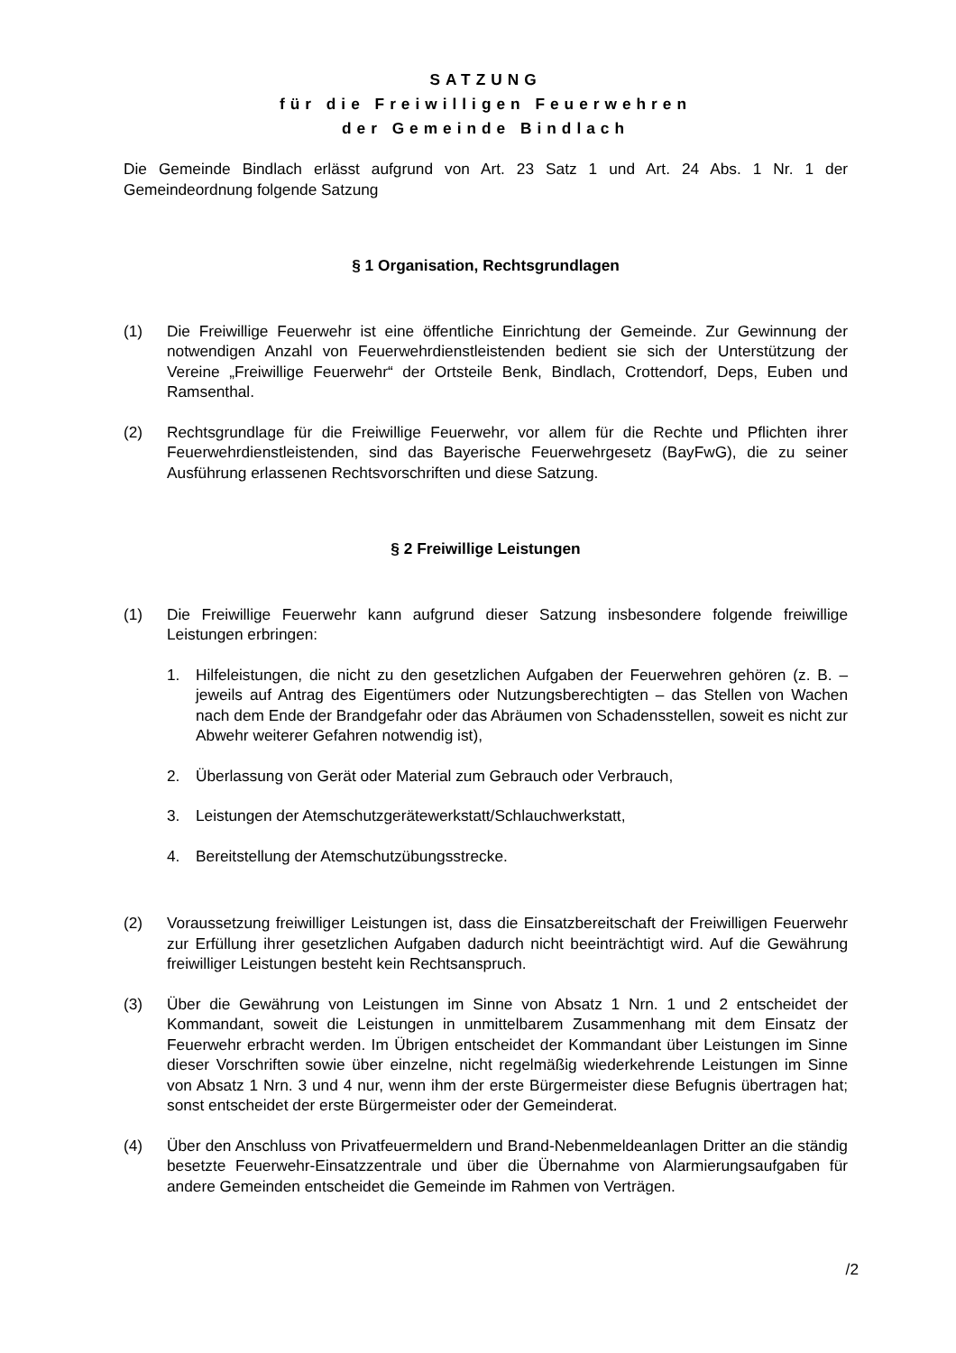SATZUNG
für die Freiwilligen Feuerwehren
der Gemeinde Bindlach
Die Gemeinde Bindlach erlässt aufgrund von Art. 23 Satz 1 und Art. 24 Abs. 1 Nr. 1 der Gemeindeordnung folgende Satzung
§ 1 Organisation, Rechtsgrundlagen
(1) Die Freiwillige Feuerwehr ist eine öffentliche Einrichtung der Gemeinde. Zur Gewinnung der notwendigen Anzahl von Feuerwehrdienstleistenden bedient sie sich der Unterstützung der Vereine „Freiwillige Feuerwehr“ der Ortsteile Benk, Bindlach, Crottendorf, Deps, Euben und Ramsenthal.
(2) Rechtsgrundlage für die Freiwillige Feuerwehr, vor allem für die Rechte und Pflichten ihrer Feuerwehrdienstleistenden, sind das Bayerische Feuerwehrgesetz (BayFwG), die zu seiner Ausführung erlassenen Rechtsvorschriften und diese Satzung.
§ 2 Freiwillige Leistungen
(1) Die Freiwillige Feuerwehr kann aufgrund dieser Satzung insbesondere folgende freiwillige Leistungen erbringen:
1. Hilfeleistungen, die nicht zu den gesetzlichen Aufgaben der Feuerwehren gehören (z. B. – jeweils auf Antrag des Eigentümers oder Nutzungsberechtigten – das Stellen von Wachen nach dem Ende der Brandgefahr oder das Abräumen von Schadensstellen, soweit es nicht zur Abwehr weiterer Gefahren notwendig ist),
2. Überlassung von Gerät oder Material zum Gebrauch oder Verbrauch,
3. Leistungen der Atemschutzgerätewerkstatt/Schlauchwerkstatt,
4. Bereitstellung der Atemschutzübungsstrecke.
(2) Voraussetzung freiwilliger Leistungen ist, dass die Einsatzbereitschaft der Freiwilligen Feuerwehr zur Erfüllung ihrer gesetzlichen Aufgaben dadurch nicht beeinträchtigt wird. Auf die Gewährung freiwilliger Leistungen besteht kein Rechtsanspruch.
(3) Über die Gewährung von Leistungen im Sinne von Absatz 1 Nrn. 1 und 2 entscheidet der Kommandant, soweit die Leistungen in unmittelbarem Zusammenhang mit dem Einsatz der Feuerwehr erbracht werden. Im Übrigen entscheidet der Kommandant über Leistungen im Sinne dieser Vorschriften sowie über einzelne, nicht regelmäßig wiederkehrende Leistungen im Sinne von Absatz 1 Nrn. 3 und 4 nur, wenn ihm der erste Bürgermeister diese Befugnis übertragen hat; sonst entscheidet der erste Bürgermeister oder der Gemeinderat.
(4) Über den Anschluss von Privatfeuermeldern und Brand-Nebenmeldeanlagen Dritter an die ständig besetzte Feuerwehr-Einsatzzentrale und über die Übernahme von Alarmierungsaufgaben für andere Gemeinden entscheidet die Gemeinde im Rahmen von Verträgen.
/2